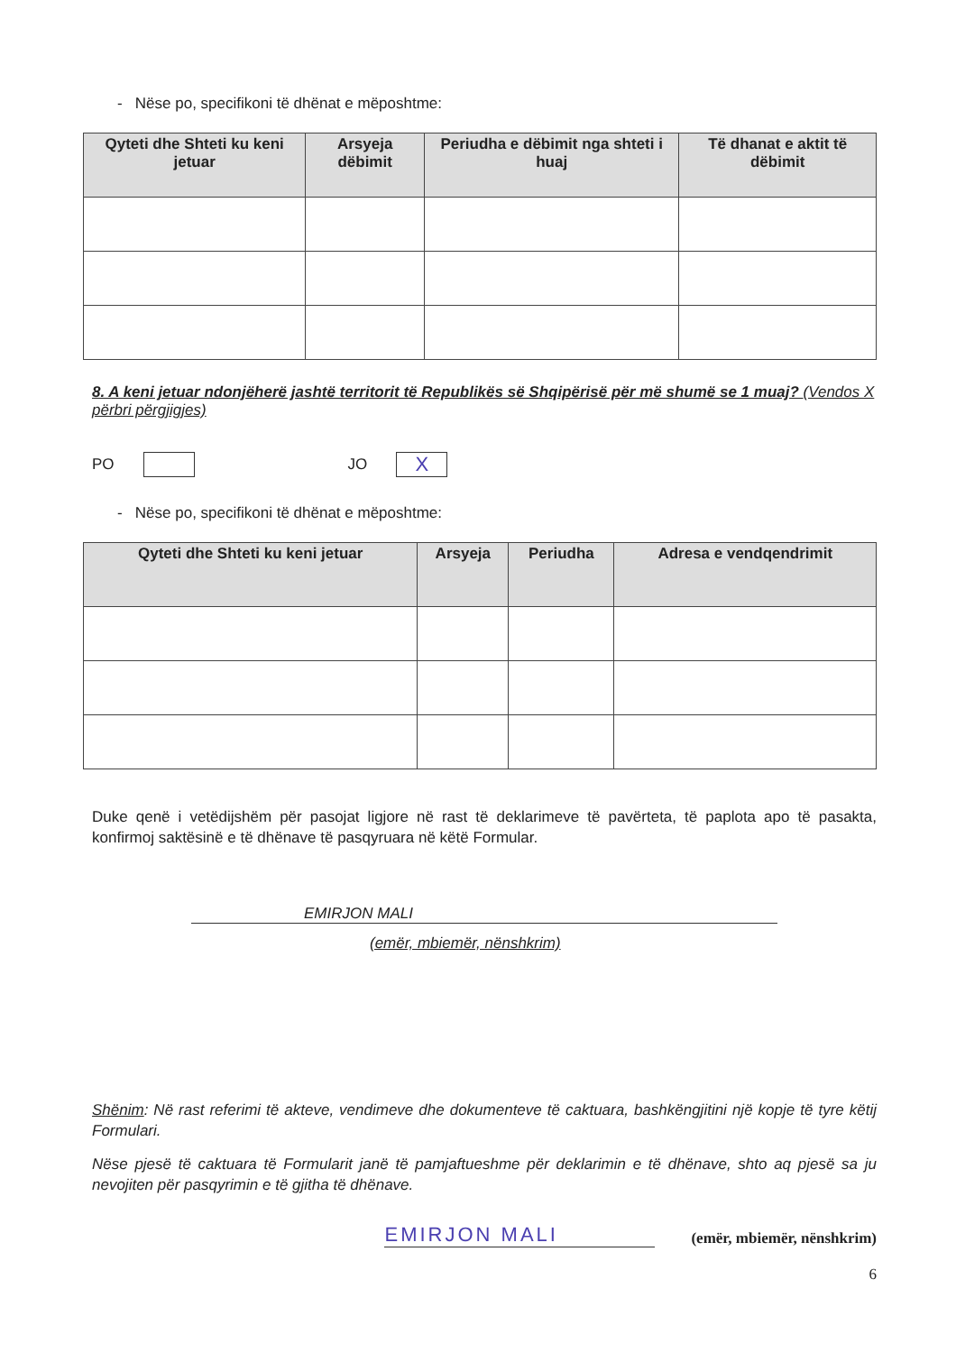- Nëse po, specifikoni të dhënat e mëposhtme:
| Qyteti dhe Shteti ku keni jetuar | Arsyeja dëbimit | Periudha e dëbimit nga shteti i huaj | Të dhanat e aktit të dëbimit |
| --- | --- | --- | --- |
8. A keni jetuar ndonjëherë jashtë territorit të Republikës së Shqipërisë për më shumë se 1 muaj? (Vendos X përbri përgjigjes)
PO JO X
- Nëse po, specifikoni të dhënat e mëposhtme:
| Qyteti dhe Shteti ku keni jetuar | Arsyeja | Periudha | Adresa e vendqendrimit |
| --- | --- | --- | --- |
Duke qenë i vetëdijshëm për pasojat ligjore në rast të deklarimeve të pavërteta, të paplota apo të pasakta, konfirmoj saktësinë e të dhënave të pasqyruara në këtë Formular.
EMIRJON MALI
(emër, mbiemër, nënshkrim)
Shënim: Në rast referimi të akteve, vendimeve dhe dokumenteve të caktuara, bashkëngjitini një kopje të tyre këtij Formulari.
Nëse pjesë të caktuara të Formularit janë të pamjaftueshme për deklarimin e të dhënave, shto aq pjesë sa ju nevojiten për pasqyrimin e të gjitha të dhënave.
EMIRJON MALI
(emër, mbiemër, nënshkrim)
6